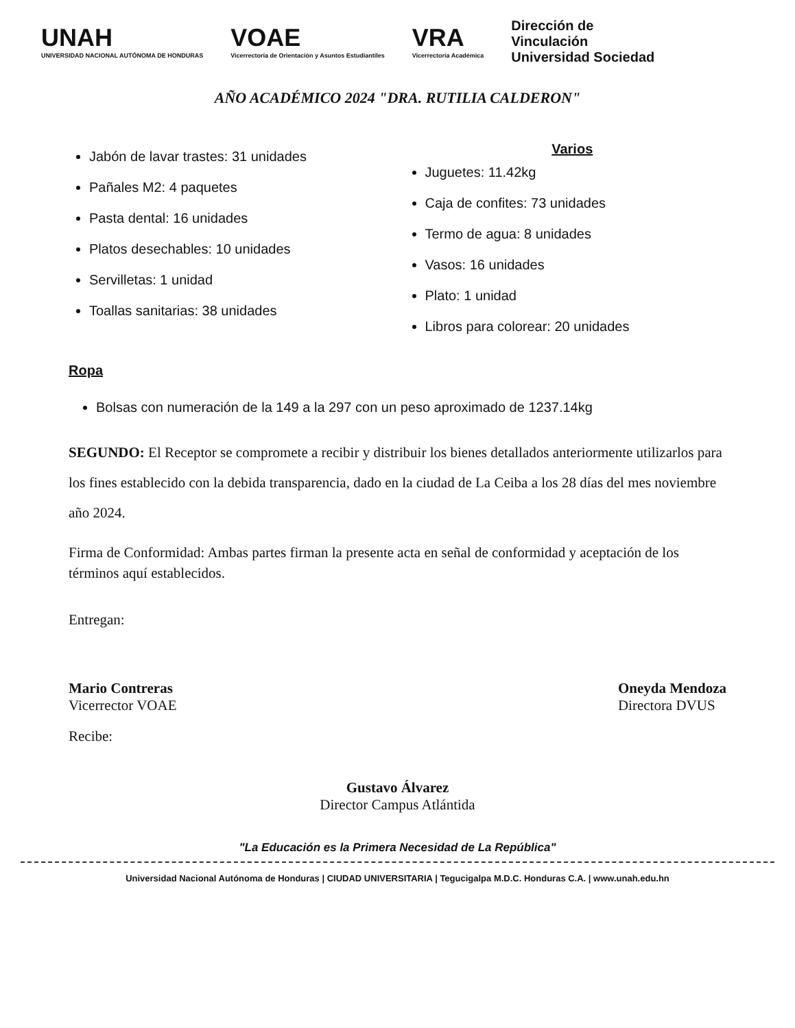UNAH
UNIVERSIDAD NACIONAL AUTÓNOMA DE HONDURAS
VOAE
Vicerrectoría de Orientación y Asuntos Estudiantiles
VRA
Vicerrectoría Académica
Dirección de
Vinculación
Universidad Sociedad
AÑO ACADÉMICO 2024 "DRA. RUTILIA CALDERON"
Jabón de lavar trastes: 31 unidades
Pañales M2: 4 paquetes
Pasta dental: 16 unidades
Platos desechables: 10 unidades
Servilletas: 1 unidad
Toallas sanitarias: 38 unidades
Varios
Juguetes: 11.42kg
Caja de confites: 73 unidades
Termo de agua: 8 unidades
Vasos: 16 unidades
Plato: 1 unidad
Libros para colorear: 20 unidades
Ropa
Bolsas con numeración de la 149 a la 297 con un peso aproximado de 1237.14kg
SEGUNDO: El Receptor se compromete a recibir y distribuir los bienes detallados anteriormente utilizarlos para los fines establecido con la debida transparencia, dado en la ciudad de La Ceiba a los 28 días del mes noviembre año 2024.
Firma de Conformidad: Ambas partes firman la presente acta en señal de conformidad y aceptación de los términos aquí establecidos.
Entregan:
Mario Contreras
Vicerrector VOAE
Oneyda Mendoza
Directora DVUS
Recibe:
Gustavo Álvarez
Director Campus Atlántida
"La Educación es la Primera Necesidad de La República"
Universidad Nacional Autónoma de Honduras | CIUDAD UNIVERSITARIA | Tegucigalpa M.D.C. Honduras C.A. | www.unah.edu.hn